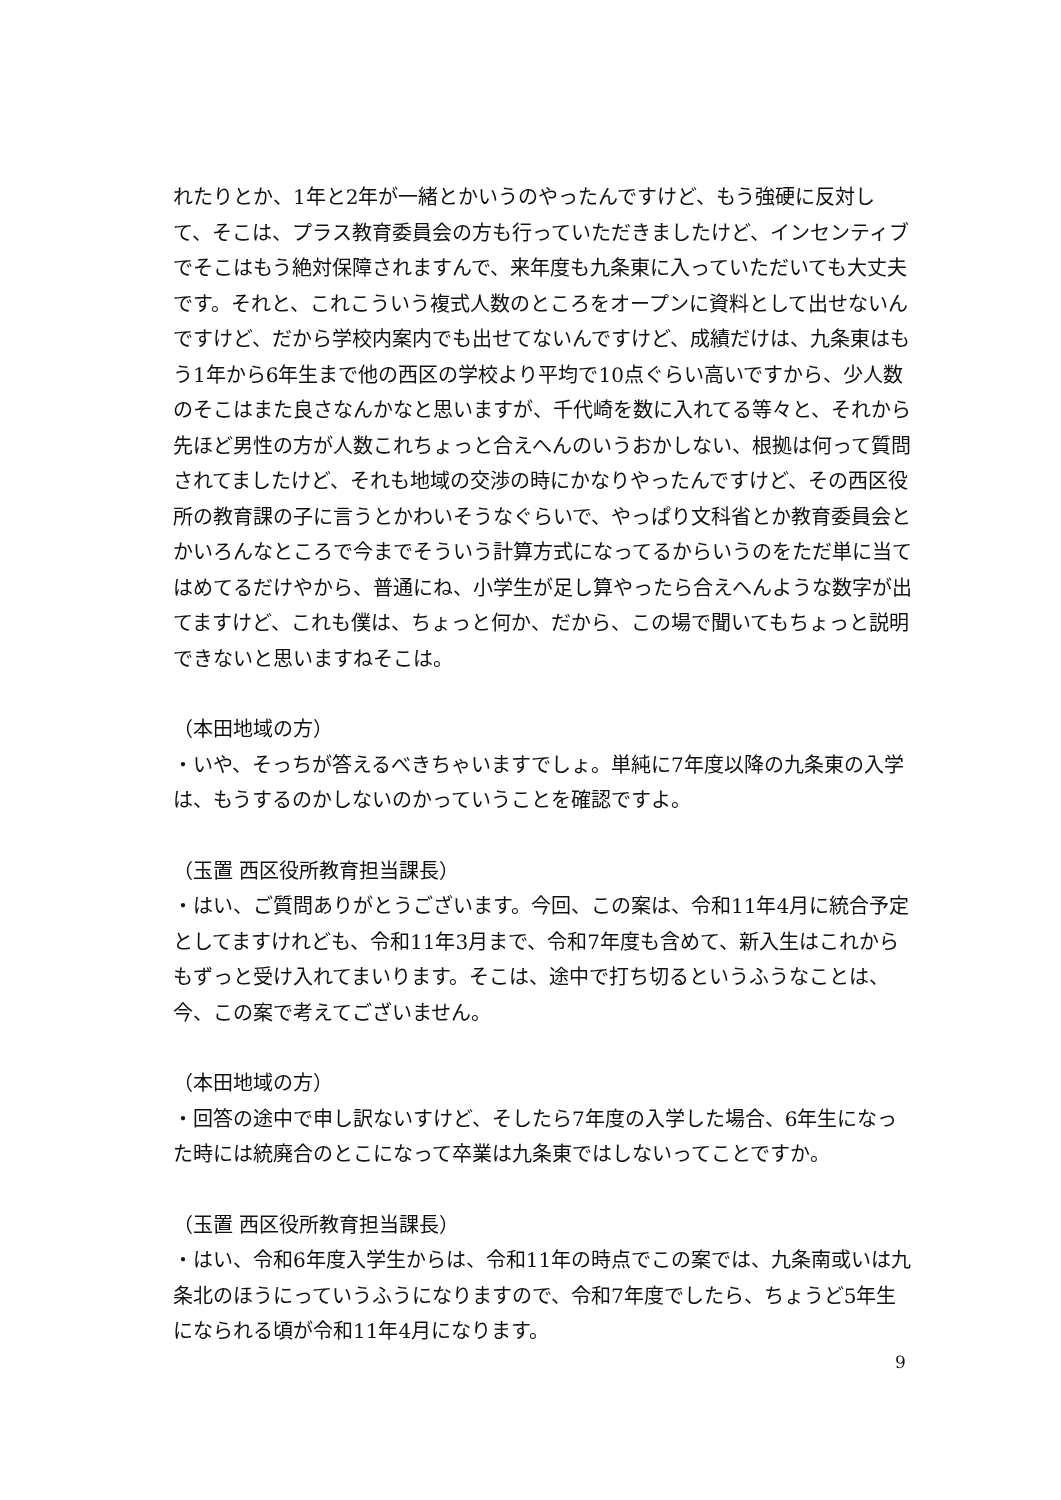れたりとか、1年と2年が一緒とかいうのやったんですけど、もう強硬に反対して、そこは、プラス教育委員会の方も行っていただきましたけど、インセンティブでそこはもう絶対保障されますんで、来年度も九条東に入っていただいても大丈夫です。それと、これこういう複式人数のところをオープンに資料として出せないんですけど、だから学校内案内でも出せてないんですけど、成績だけは、九条東はもう1年から6年生まで他の西区の学校より平均で10点ぐらい高いですから、少人数のそこはまた良さなんかなと思いますが、千代崎を数に入れてる等々と、それから先ほど男性の方が人数これちょっと合えへんのいうおかしない、根拠は何って質問されてましたけど、それも地域の交渉の時にかなりやったんですけど、その西区役所の教育課の子に言うとかわいそうなぐらいで、やっぱり文科省とか教育委員会とかいろんなところで今までそういう計算方式になってるからいうのをただ単に当てはめてるだけやから、普通にね、小学生が足し算やったら合えへんような数字が出てますけど、これも僕は、ちょっと何か、だから、この場で聞いてもちょっと説明できないと思いますねそこは。
（本田地域の方）
・いや、そっちが答えるべきちゃいますでしょ。単純に7年度以降の九条東の入学は、もうするのかしないのかっていうことを確認ですよ。
（玉置 西区役所教育担当課長）
・はい、ご質問ありがとうございます。今回、この案は、令和11年4月に統合予定としてますけれども、令和11年3月まで、令和7年度も含めて、新入生はこれからもずっと受け入れてまいります。そこは、途中で打ち切るというふうなことは、今、この案で考えてございません。
（本田地域の方）
・回答の途中で申し訳ないすけど、そしたら7年度の入学した場合、6年生になった時には統廃合のとこになって卒業は九条東ではしないってことですか。
（玉置 西区役所教育担当課長）
・はい、令和6年度入学生からは、令和11年の時点でこの案では、九条南或いは九条北のほうにっていうふうになりますので、令和7年度でしたら、ちょうど5年生になられる頃が令和11年4月になります。
9